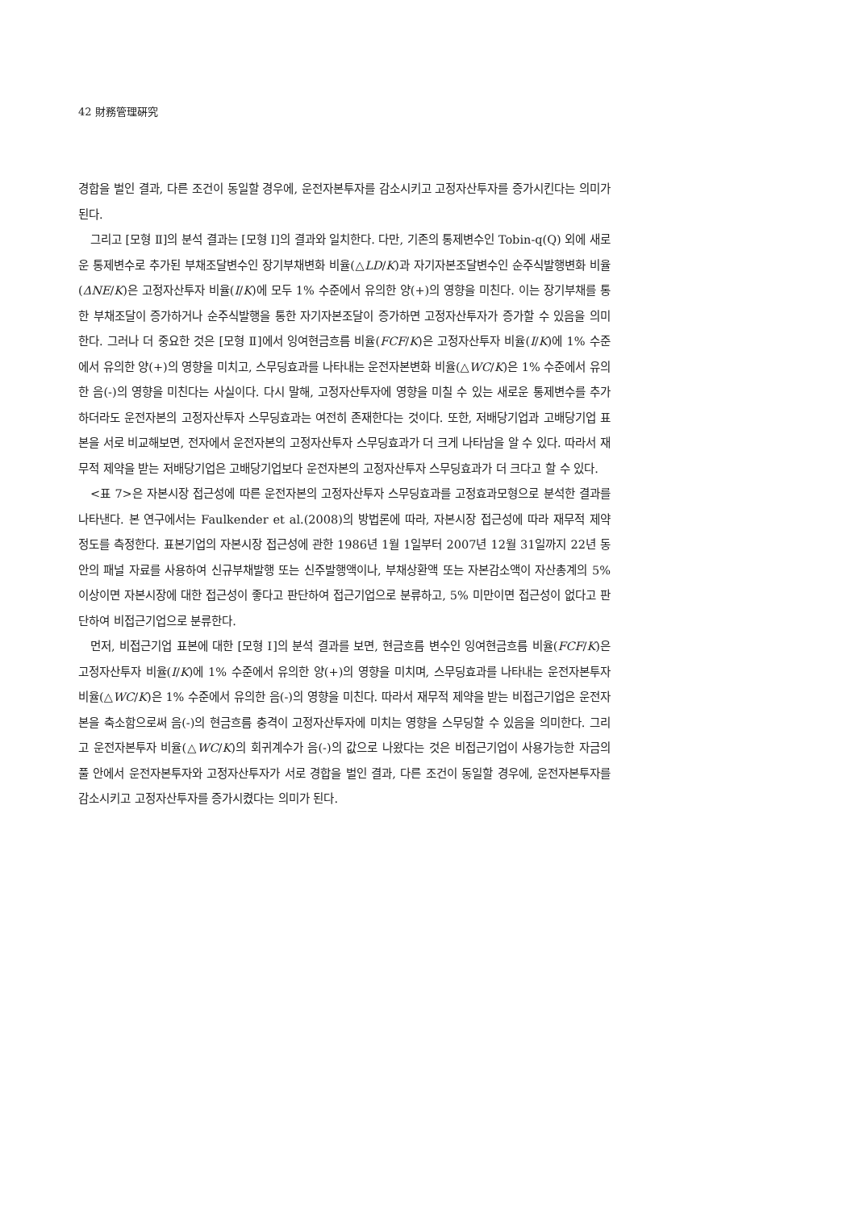42 財務管理硏究
경합을 벌인 결과, 다른 조건이 동일할 경우에, 운전자본투자를 감소시키고 고정자산투자를 증가시킨다는 의미가 된다.
그리고 [모형 Ⅱ]의 분석 결과는 [모형 Ⅰ]의 결과와 일치한다. 다만, 기존의 통제변수인 Tobin-q(Q) 외에 새로운 통제변수로 추가된 부채조달변수인 장기부채변화 비율(△LD/K)과 자기자본조달변수인 순주식발행변화 비율(ΔNE/K)은 고정자산투자 비율(I/K)에 모두 1% 수준에서 유의한 양(+)의 영향을 미친다. 이는 장기부채를 통한 부채조달이 증가하거나 순주식발행을 통한 자기자본조달이 증가하면 고정자산투자가 증가할 수 있음을 의미한다. 그러나 더 중요한 것은 [모형 Ⅱ]에서 잉여현금흐름 비율(FCF/K)은 고정자산투자 비율(I/K)에 1% 수준에서 유의한 양(+)의 영향을 미치고, 스무딩효과를 나타내는 운전자본변화 비율(△WC/K)은 1% 수준에서 유의한 음(-)의 영향을 미친다는 사실이다. 다시 말해, 고정자산투자에 영향을 미칠 수 있는 새로운 통제변수를 추가하더라도 운전자본의 고정자산투자 스무딩효과는 여전히 존재한다는 것이다. 또한, 저배당기업과 고배당기업 표본을 서로 비교해보면, 전자에서 운전자본의 고정자산투자 스무딩효과가 더 크게 나타남을 알 수 있다. 따라서 재무적 제약을 받는 저배당기업은 고배당기업보다 운전자본의 고정자산투자 스무딩효과가 더 크다고 할 수 있다.
<표 7>은 자본시장 접근성에 따른 운전자본의 고정자산투자 스무딩효과를 고정효과모형으로 분석한 결과를 나타낸다. 본 연구에서는 Faulkender et al.(2008)의 방법론에 따라, 자본시장 접근성에 따라 재무적 제약 정도를 측정한다. 표본기업의 자본시장 접근성에 관한 1986년 1월 1일부터 2007년 12월 31일까지 22년 동안의 패널 자료를 사용하여 신규부채발행 또는 신주발행액이나, 부채상환액 또는 자본감소액이 자산총계의 5% 이상이면 자본시장에 대한 접근성이 좋다고 판단하여 접근기업으로 분류하고, 5% 미만이면 접근성이 없다고 판단하여 비접근기업으로 분류한다.
먼저, 비접근기업 표본에 대한 [모형 Ⅰ]의 분석 결과를 보면, 현금흐름 변수인 잉여현금흐름 비율(FCF/K)은 고정자산투자 비율(I/K)에 1% 수준에서 유의한 양(+)의 영향을 미치며, 스무딩효과를 나타내는 운전자본투자 비율(△WC/K)은 1% 수준에서 유의한 음(-)의 영향을 미친다. 따라서 재무적 제약을 받는 비접근기업은 운전자본을 축소함으로써 음(-)의 현금흐름 충격이 고정자산투자에 미치는 영향을 스무딩할 수 있음을 의미한다. 그리고 운전자본투자 비율(△WC/K)의 회귀계수가 음(-)의 값으로 나왔다는 것은 비접근기업이 사용가능한 자금의 풀 안에서 운전자본투자와 고정자산투자가 서로 경합을 벌인 결과, 다른 조건이 동일할 경우에, 운전자본투자를 감소시키고 고정자산투자를 증가시켰다는 의미가 된다.